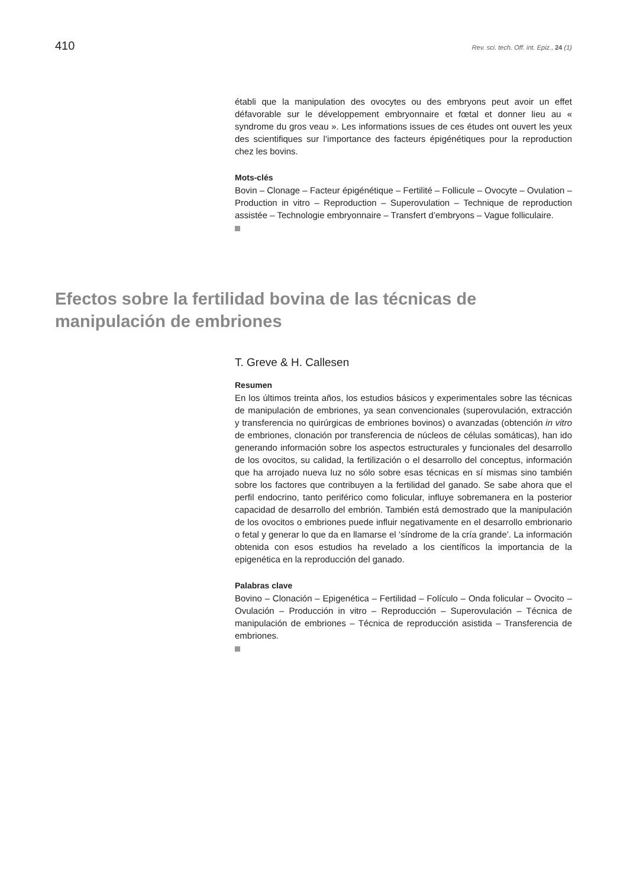410 Rev. sci. tech. Off. int. Epiz., 24 (1)
établi que la manipulation des ovocytes ou des embryons peut avoir un effet défavorable sur le développement embryonnaire et fœtal et donner lieu au « syndrome du gros veau ». Les informations issues de ces études ont ouvert les yeux des scientifiques sur l’importance des facteurs épigénétiques pour la reproduction chez les bovins.
Mots-clés
Bovin – Clonage – Facteur épigénétique – Fertilité – Follicule – Ovocyte – Ovulation – Production in vitro – Reproduction – Superovulation – Technique de reproduction assistée – Technologie embryonnaire – Transfert d’embryons – Vague folliculaire.
Efectos sobre la fertilidad bovina de las técnicas de manipulación de embriones
T. Greve & H. Callesen
Resumen
En los últimos treinta años, los estudios básicos y experimentales sobre las técnicas de manipulación de embriones, ya sean convencionales (superovulación, extracción y transferencia no quirúrgicas de embriones bovinos) o avanzadas (obtención in vitro de embriones, clonación por transferencia de núcleos de células somáticas), han ido generando información sobre los aspectos estructurales y funcionales del desarrollo de los ovocitos, su calidad, la fertilización o el desarrollo del conceptus, información que ha arrojado nueva luz no sólo sobre esas técnicas en sí mismas sino también sobre los factores que contribuyen a la fertilidad del ganado. Se sabe ahora que el perfil endocrino, tanto periférico como folicular, influye sobremanera en la posterior capacidad de desarrollo del embrión. También está demostrado que la manipulación de los ovocitos o embriones puede influir negativamente en el desarrollo embrionario o fetal y generar lo que da en llamarse el ‘síndrome de la cría grande’. La información obtenida con esos estudios ha revelado a los científicos la importancia de la epigenética en la reproducción del ganado.
Palabras clave
Bovino – Clonación – Epigenética – Fertilidad – Folículo – Onda folicular – Ovocito – Ovulación – Producción in vitro – Reproducción – Superovulación – Técnica de manipulación de embriones – Técnica de reproducción asistida – Transferencia de embriones.